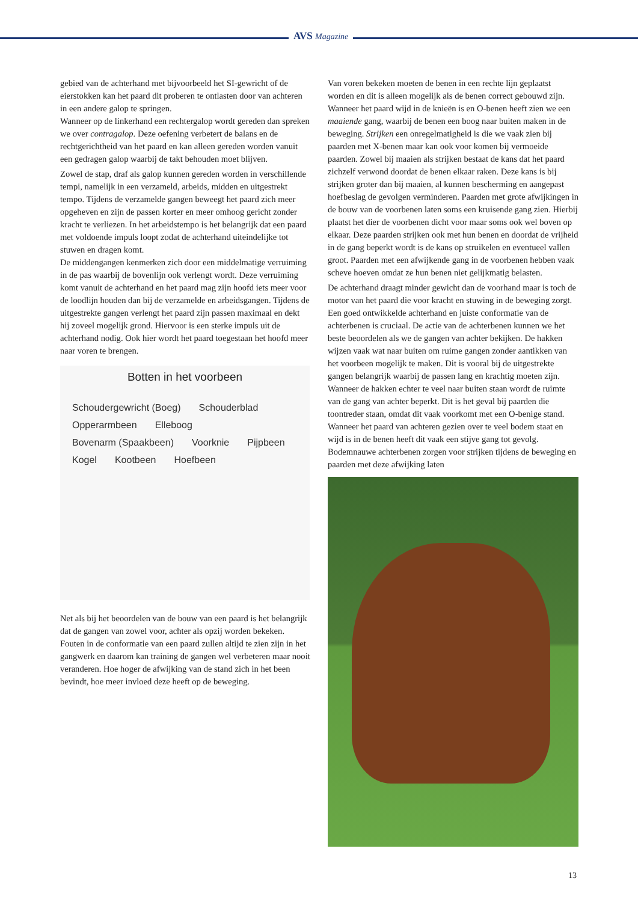AVS Magazine
gebied van de achterhand met bijvoorbeeld het SI-gewricht of de eierstokken kan het paard dit proberen te ontlasten door van achteren in een andere galop te springen.
Wanneer op de linkerhand een rechtergalop wordt gereden dan spreken we over contragalop. Deze oefening verbetert de balans en de rechtgerichtheid van het paard en kan alleen gereden worden vanuit een gedragen galop waarbij de takt behouden moet blijven.
Zowel de stap, draf als galop kunnen gereden worden in verschillende tempi, namelijk in een verzameld, arbeids, midden en uitgestrekt tempo. Tijdens de verzamelde gangen beweegt het paard zich meer opgeheven en zijn de passen korter en meer omhoog gericht zonder kracht te verliezen. In het arbeidstempo is het belangrijk dat een paard met voldoende impuls loopt zodat de achterhand uiteindelijke tot stuwen en dragen komt.
De middengangen kenmerken zich door een middelmatige verruiming in de pas waarbij de bovenlijn ook verlengt wordt. Deze verruiming komt vanuit de achterhand en het paard mag zijn hoofd iets meer voor de loodlijn houden dan bij de verzamelde en arbeidsgangen. Tijdens de uitgestrekte gangen verlengt het paard zijn passen maximaal en dekt hij zoveel mogelijk grond. Hiervoor is een sterke impuls uit de achterhand nodig. Ook hier wordt het paard toegestaan het hoofd meer naar voren te brengen.
Botten in het voorbeen
Schoudergewricht (Boeg) Schouderblad Opperarmbeen Elleboog Bovenarm (Spaakbeen) Voorknie Pijpbeen Kogel Kootbeen Hoefbeen
Net als bij het beoordelen van de bouw van een paard is het belangrijk dat de gangen van zowel voor, achter als opzij worden bekeken. Fouten in de conformatie van een paard zullen altijd te zien zijn in het gangwerk en daarom kan training de gangen wel verbeteren maar nooit veranderen. Hoe hoger de afwijking van de stand zich in het been bevindt, hoe meer invloed deze heeft op de beweging.
Van voren bekeken moeten de benen in een rechte lijn geplaatst worden en dit is alleen mogelijk als de benen correct gebouwd zijn. Wanneer het paard wijd in de knieën is en O-benen heeft zien we een maaiende gang, waarbij de benen een boog naar buiten maken in de beweging. Strijken een onregelmatigheid is die we vaak zien bij paarden met X-benen maar kan ook voor komen bij vermoeide paarden. Zowel bij maaien als strijken bestaat de kans dat het paard zichzelf verwond doordat de benen elkaar raken. Deze kans is bij strijken groter dan bij maaien, al kunnen bescherming en aangepast hoefbeslag de gevolgen verminderen. Paarden met grote afwijkingen in de bouw van de voorbenen laten soms een kruisende gang zien. Hierbij plaatst het dier de voorbenen dicht voor maar soms ook wel boven op elkaar. Deze paarden strijken ook met hun benen en doordat de vrijheid in de gang beperkt wordt is de kans op struikelen en eventueel vallen groot. Paarden met een afwijkende gang in de voorbenen hebben vaak scheve hoeven omdat ze hun benen niet gelijkmatig belasten.
De achterhand draagt minder gewicht dan de voorhand maar is toch de motor van het paard die voor kracht en stuwing in de beweging zorgt. Een goed ontwikkelde achterhand en juiste conformatie van de achterbenen is cruciaal. De actie van de achterbenen kunnen we het beste beoordelen als we de gangen van achter bekijken. De hakken wijzen vaak wat naar buiten om ruime gangen zonder aantikken van het voorbeen mogelijk te maken. Dit is vooral bij de uitgestrekte gangen belangrijk waarbij de passen lang en krachtig moeten zijn. Wanneer de hakken echter te veel naar buiten staan wordt de ruimte van de gang van achter beperkt. Dit is het geval bij paarden die toontreder staan, omdat dit vaak voorkomt met een O-benige stand. Wanneer het paard van achteren gezien over te veel bodem staat en wijd is in de benen heeft dit vaak een stijve gang tot gevolg. Bodemnauwe achterbenen zorgen voor strijken tijdens de beweging en paarden met deze afwijking laten
13